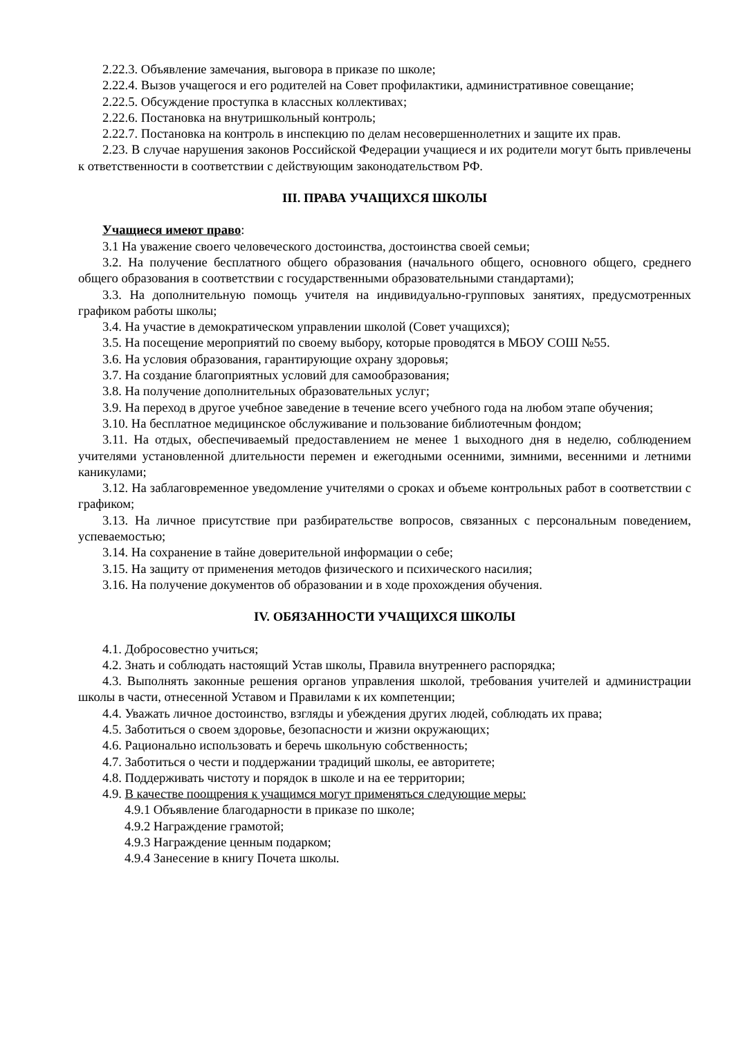2.22.3. Объявление замечания, выговора в приказе по школе;
2.22.4. Вызов учащегося и его родителей на Совет профилактики, административное совещание;
2.22.5. Обсуждение проступка в классных коллективах;
2.22.6. Постановка на внутришкольный контроль;
2.22.7. Постановка на контроль в инспекцию по делам несовершеннолетних и защите их прав.
2.23. В случае нарушения законов Российской Федерации учащиеся и их родители могут быть привлечены к ответственности в соответствии с действующим законодательством РФ.
III. ПРАВА УЧАЩИХСЯ ШКОЛЫ
Учащиеся имеют право:
3.1 На уважение своего человеческого достоинства, достоинства своей семьи;
3.2. На получение бесплатного общего образования (начального общего, основного общего, среднего общего образования в соответствии с государственными образовательными стандартами);
3.3. На дополнительную помощь учителя на индивидуально-групповых занятиях, предусмотренных графиком работы школы;
3.4. На участие в демократическом управлении школой (Совет учащихся);
3.5. На посещение мероприятий по своему выбору, которые проводятся в МБОУ СОШ №55.
3.6. На условия образования, гарантирующие охрану здоровья;
3.7. На создание благоприятных условий для самообразования;
3.8. На получение дополнительных образовательных услуг;
3.9. На переход в другое учебное заведение в течение всего учебного года на любом этапе обучения;
3.10. На бесплатное медицинское обслуживание и пользование библиотечным фондом;
3.11. На отдых, обеспечиваемый предоставлением не менее 1 выходного дня в неделю, соблюдением учителями установленной длительности перемен и ежегодными осенними, зимними, весенними и летними каникулами;
3.12. На заблаговременное уведомление учителями о сроках и объеме контрольных работ в соответствии с графиком;
3.13. На личное присутствие при разбирательстве вопросов, связанных с персональным поведением, успеваемостью;
3.14. На сохранение в тайне доверительной информации о себе;
3.15. На защиту от применения методов физического и психического насилия;
3.16. На получение документов об образовании и в ходе прохождения обучения.
IV. ОБЯЗАННОСТИ УЧАЩИХСЯ ШКОЛЫ
4.1. Добросовестно учиться;
4.2. Знать и соблюдать настоящий Устав школы, Правила внутреннего распорядка;
4.3. Выполнять законные решения органов управления школой, требования учителей и администрации школы в части, отнесенной Уставом и Правилами к их компетенции;
4.4. Уважать личное достоинство, взгляды и убеждения других людей, соблюдать их права;
4.5. Заботиться о своем здоровье, безопасности и жизни окружающих;
4.6. Рационально использовать и беречь школьную собственность;
4.7. Заботиться о чести и поддержании традиций школы, ее авторитете;
4.8. Поддерживать чистоту и порядок в школе и на ее территории;
4.9. В качестве поощрения к учащимся могут применяться следующие меры:
4.9.1 Объявление благодарности в приказе по школе;
4.9.2 Награждение грамотой;
4.9.3 Награждение ценным подарком;
4.9.4 Занесение в книгу Почета школы.